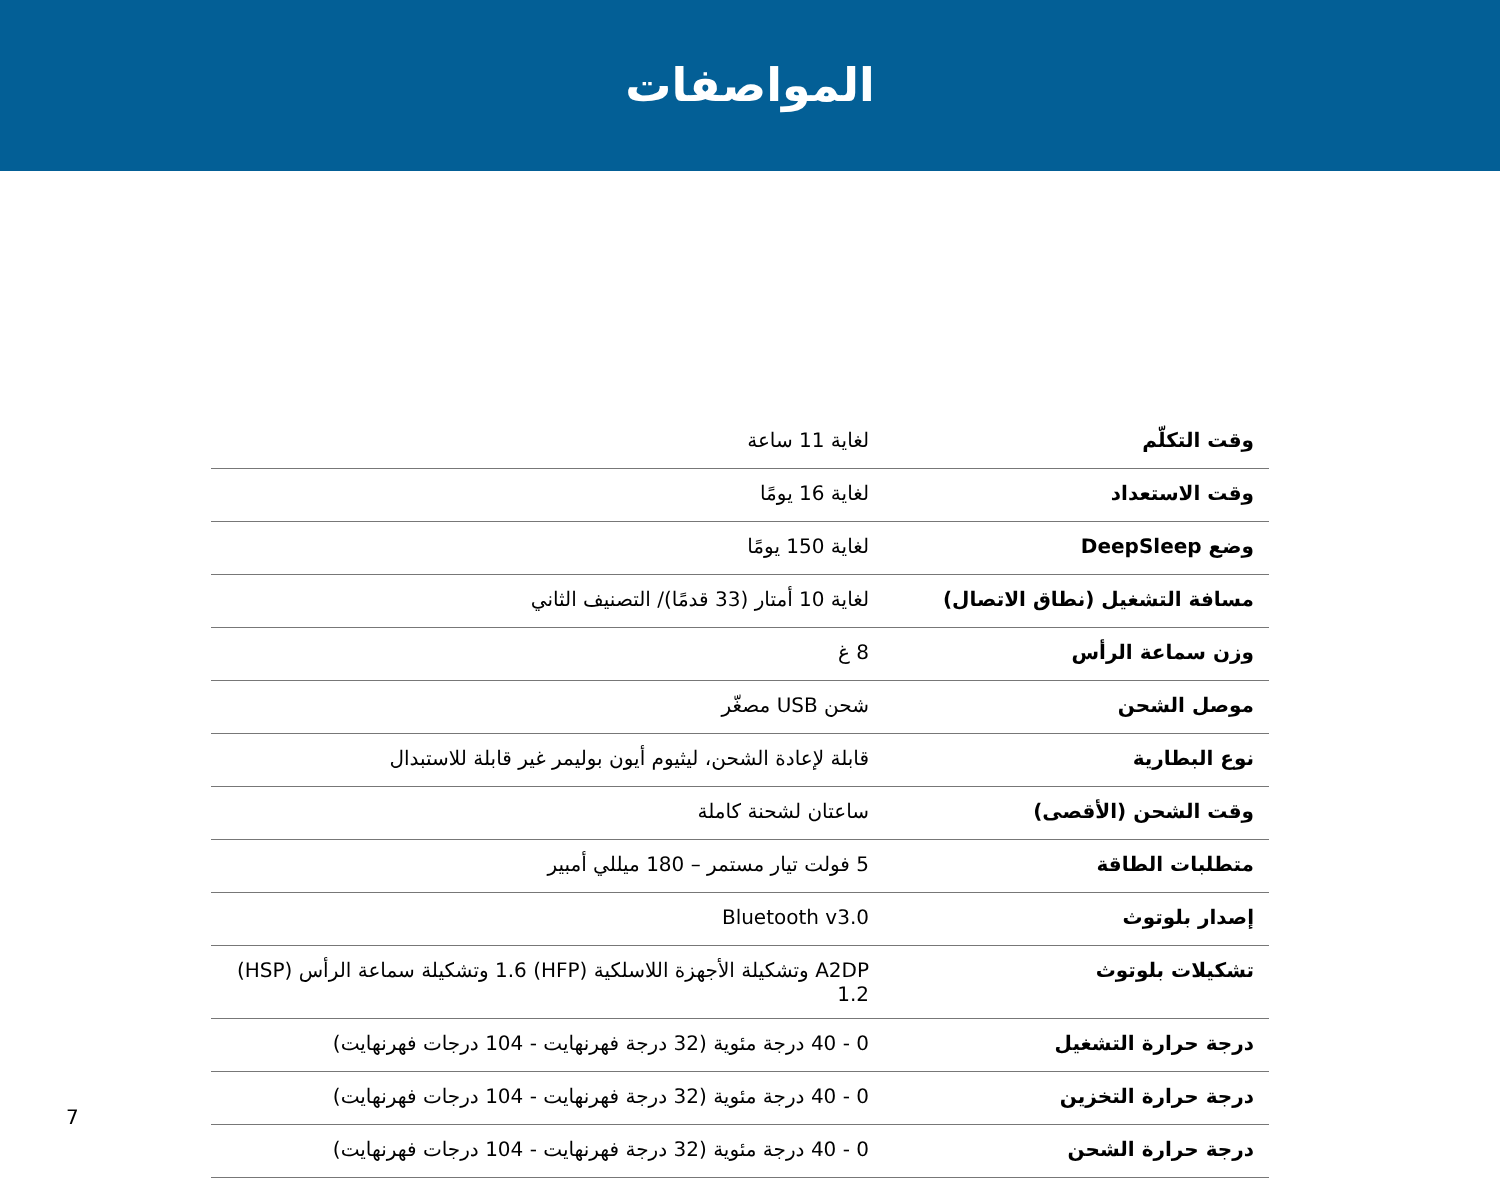المواصفات
| وقت التكلّم | لغاية 11 ساعة |
| وقت الاستعداد | لغاية 16 يومًا |
| وضع DeepSleep | لغاية 150 يومًا |
| مسافة التشغيل (نطاق الاتصال) | لغاية 10 أمتار (33 قدمًا)/ التصنيف الثاني |
| وزن سماعة الرأس | 8 غ |
| موصل الشحن | شحن USB مصغّر |
| نوع البطارية | قابلة لإعادة الشحن، ليثيوم أيون بوليمر غير قابلة للاستبدال |
| وقت الشحن (الأقصى) | ساعتان لشحنة كاملة |
| متطلبات الطاقة | 5 فولت تيار مستمر – 180 ميللي أمبير |
| إصدار بلوتوث | Bluetooth v3.0 |
| تشكيلات بلوتوث | A2DP وتشكيلة الأجهزة اللاسلكية (HFP) 1.6 وتشكيلة سماعة الرأس (HSP) 1.2 |
| درجة حرارة التشغيل | 0 - 40 درجة مئوية (32 درجة فهرنهايت - 104 درجات فهرنهايت) |
| درجة حرارة التخزين | 0 - 40 درجة مئوية (32 درجة فهرنهايت - 104 درجات فهرنهايت) |
| درجة حرارة الشحن | 0 - 40 درجة مئوية (32 درجة فهرنهايت - 104 درجات فهرنهايت) |
7